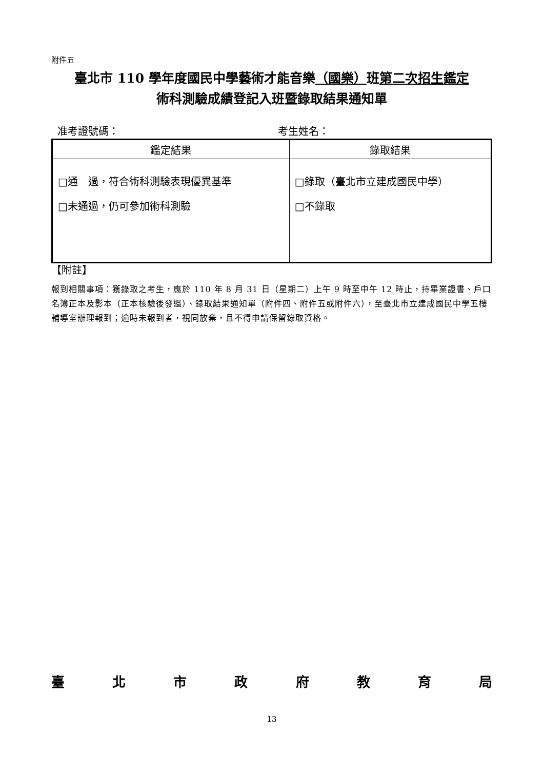附件五
臺北市 110 學年度國民中學藝術才能音樂（國樂）班第二次招生鑑定
術科測驗成績登記入班暨錄取結果通知單
准考證號碼： 考生姓名：
| 鑑定結果 | 錄取結果 |
| --- | --- |
| □通 過，符合術科測驗表現優異基準 □未通過，仍可參加術科測驗 | □錄取（臺北市立建成國民中學） □不錄取 |
【附註】
報到相關事項：獲錄取之考生，應於 110 年 8 月 31 日（星期二）上午 9 時至中午 12 時止，持畢業證書、戶口名簿正本及影本（正本核驗後發還）、錄取結果通知單（附件四、附件五或附件六），至臺北市立建成國民中學五樓輔導室辦理報到；逾時未報到者，視同放棄，且不得申請保留錄取資格。
臺 北 市 政 府 教 育 局
13